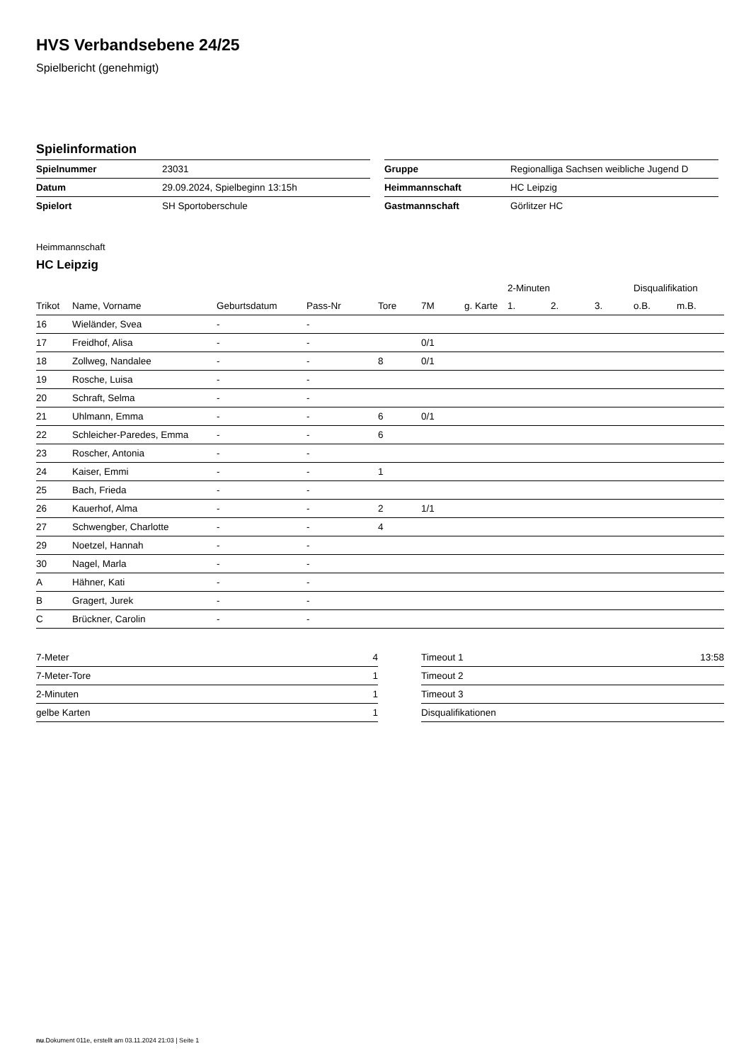HVS Verbandsebene 24/25
Spielbericht (genehmigt)
Spielinformation
| Spielnummer | 23031 |
| Datum | 29.09.2024, Spielbeginn 13:15h |
| Spielort | SH Sportoberschule |
| Gruppe | Regionalliga Sachsen weibliche Jugend D |
| Heimmannschaft | HC Leipzig |
| Gastmannschaft | Görlitzer HC |
Heimmannschaft
HC Leipzig
| | | | | | | | 2-Minuten | | | Disqualifikation | |
| --- | --- | --- | --- | --- | --- | --- | --- | --- | --- | --- | --- |
| Trikot | Name, Vorname | Geburtsdatum | Pass-Nr | Tore | 7M | g. Karte | 1. | 2. | 3. | o.B. | m.B. |
| 16 | Wieländer, Svea | - | - | | | | | | | | |
| 17 | Freidhof, Alisa | - | - | | 0/1 | | | | | | |
| 18 | Zollweg, Nandalee | - | - | 8 | 0/1 | | | | | | |
| 19 | Rosche, Luisa | - | - | | | | | | | | |
| 20 | Schraft, Selma | - | - | | | | | | | | |
| 21 | Uhlmann, Emma | - | - | 6 | 0/1 | | | | | | |
| 22 | Schleicher-Paredes, Emma | - | - | 6 | | | | | | | |
| 23 | Roscher, Antonia | - | - | | | | | | | | |
| 24 | Kaiser, Emmi | - | - | 1 | | | | | | | |
| 25 | Bach, Frieda | - | - | | | | | | | | |
| 26 | Kauerhof, Alma | - | - | 2 | 1/1 | | | | | | |
| 27 | Schwengber, Charlotte | - | - | 4 | | | | | | | |
| 29 | Noetzel, Hannah | - | - | | | | | | | | |
| 30 | Nagel, Marla | - | - | | | | | | | | |
| A | Hähner, Kati | - | - | | | | | | | | |
| B | Gragert, Jurek | - | - | | | | | | | | |
| C | Brückner, Carolin | - | - | | | | | | | | |
| 7-Meter | 4 |
| 7-Meter-Tore | 1 |
| 2-Minuten | 1 |
| gelbe Karten | 1 |
| Timeout 1 | 13:58 |
| Timeout 2 | |
| Timeout 3 | |
| Disqualifikationen | |
nu.Dokument 011e, erstellt am 03.11.2024 21:03 | Seite 1